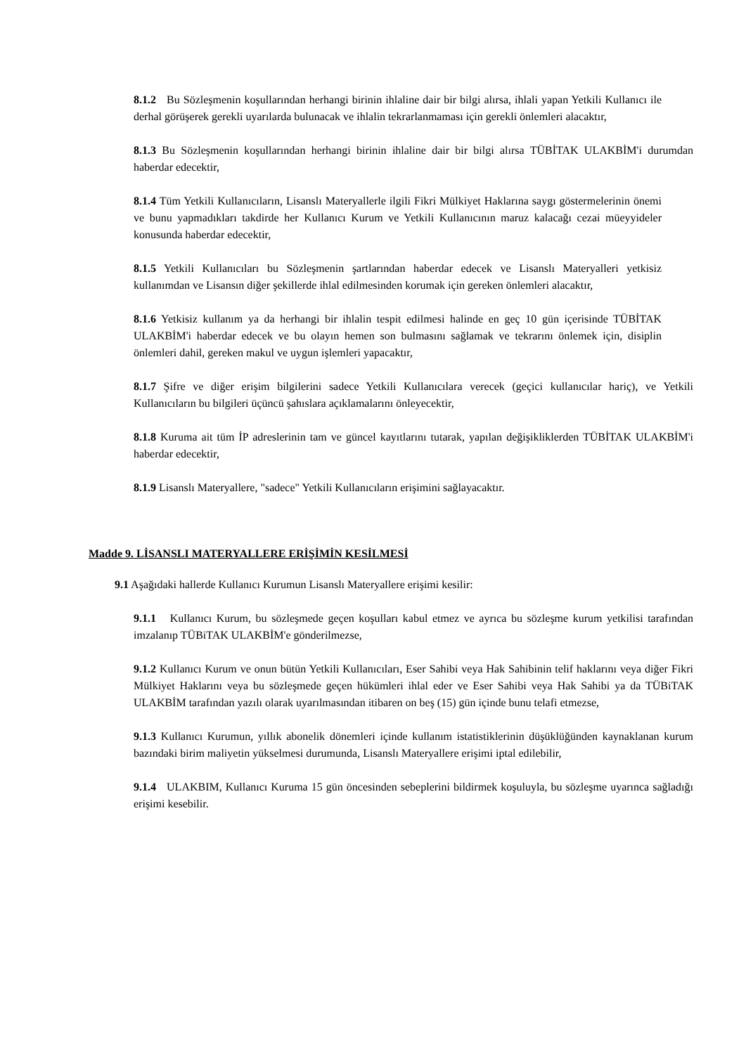8.1.2 Bu Sözleşmenin koşullarından herhangi birinin ihlaline dair bir bilgi alırsa, ihlali yapan Yetkili Kullanıcı ile derhal görüşerek gerekli uyarılarda bulunacak ve ihlalin tekrarlanmaması için gerekli önlemleri alacaktır,
8.1.3 Bu Sözleşmenin koşullarından herhangi birinin ihlaline dair bir bilgi alırsa TÜBİTAK ULAKBİM'i durumdan haberdar edecektir,
8.1.4 Tüm Yetkili Kullanıcıların, Lisanslı Materyallerle ilgili Fikri Mülkiyet Haklarına saygı göstermelerinin önemi ve bunu yapmadıkları takdirde her Kullanıcı Kurum ve Yetkili Kullanıcının maruz kalacağı cezai müeyyideler konusunda haberdar edecektir,
8.1.5 Yetkili Kullanıcıları bu Sözleşmenin şartlarından haberdar edecek ve Lisanslı Materyalleri yetkisiz kullanımdan ve Lisansın diğer şekillerde ihlal edilmesinden korumak için gereken önlemleri alacaktır,
8.1.6 Yetkisiz kullanım ya da herhangi bir ihlalin tespit edilmesi halinde en geç 10 gün içerisinde TÜBİTAK ULAKBİM'i haberdar edecek ve bu olayın hemen son bulmasını sağlamak ve tekrarını önlemek için, disiplin önlemleri dahil, gereken makul ve uygun işlemleri yapacaktır,
8.1.7 Şifre ve diğer erişim bilgilerini sadece Yetkili Kullanıcılara verecek (geçici kullanıcılar hariç), ve Yetkili Kullanıcıların bu bilgileri üçüncü şahıslara açıklamalarını önleyecektir,
8.1.8 Kuruma ait tüm İP adreslerinin tam ve güncel kayıtlarını tutarak, yapılan değişikliklerden TÜBİTAK ULAKBİM'i haberdar edecektir,
8.1.9 Lisanslı Materyallere, "sadece" Yetkili Kullanıcıların erişimini sağlayacaktır.
Madde 9. LİSANSLI MATERYALLERE ERİŞİMİN KESİLMESİ
9.1 Aşağıdaki hallerde Kullanıcı Kurumun Lisanslı Materyallere erişimi kesilir:
9.1.1 Kullanıcı Kurum, bu sözleşmede geçen koşulları kabul etmez ve ayrıca bu sözleşme kurum yetkilisi tarafından imzalanıp TÜBiTAK ULAKBİM'e gönderilmezse,
9.1.2 Kullanıcı Kurum ve onun bütün Yetkili Kullanıcıları, Eser Sahibi veya Hak Sahibinin telif haklarını veya diğer Fikri Mülkiyet Haklarını veya bu sözleşmede geçen hükümleri ihlal eder ve Eser Sahibi veya Hak Sahibi ya da TÜBiTAK ULAKBİM tarafından yazılı olarak uyarılmasından itibaren on beş (15) gün içinde bunu telafi etmezse,
9.1.3 Kullanıcı Kurumun, yıllık abonelik dönemleri içinde kullanım istatistiklerinin düşüklüğünden kaynaklanan kurum bazındaki birim maliyetin yükselmesi durumunda, Lisanslı Materyallere erişimi iptal edilebilir,
9.1.4 ULAKBIM, Kullanıcı Kuruma 15 gün öncesinden sebeplerini bildirmek koşuluyla, bu sözleşme uyarınca sağladığı erişimi kesebilir.